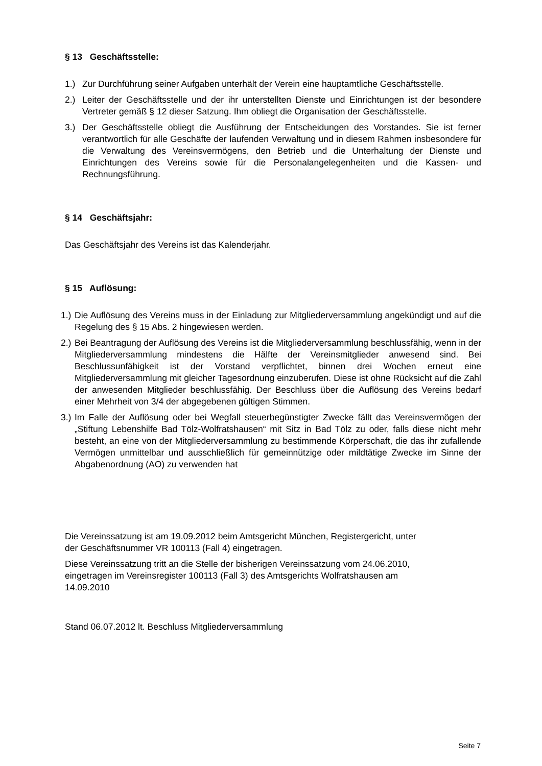§ 13 Geschäftsstelle:
1.) Zur Durchführung seiner Aufgaben unterhält der Verein eine hauptamtliche Geschäftsstelle.
2.) Leiter der Geschäftsstelle und der ihr unterstellten Dienste und Einrichtungen ist der besondere Vertreter gemäß § 12 dieser Satzung. Ihm obliegt die Organisation der Geschäftsstelle.
3.) Der Geschäftsstelle obliegt die Ausführung der Entscheidungen des Vorstandes. Sie ist ferner verantwortlich für alle Geschäfte der laufenden Verwaltung und in diesem Rahmen insbesondere für die Verwaltung des Vereinsvermögens, den Betrieb und die Unterhaltung der Dienste und Einrichtungen des Vereins sowie für die Personalangelegenheiten und die Kassen- und Rechnungsführung.
§ 14 Geschäftsjahr:
Das Geschäftsjahr des Vereins ist das Kalenderjahr.
§ 15 Auflösung:
1.) Die Auflösung des Vereins muss in der Einladung zur Mitgliederversammlung angekündigt und auf die Regelung des § 15 Abs. 2 hingewiesen werden.
2.) Bei Beantragung der Auflösung des Vereins ist die Mitgliederversammlung beschlussfähig, wenn in der Mitgliederversammlung mindestens die Hälfte der Vereinsmitglieder anwesend sind. Bei Beschlussunfähigkeit ist der Vorstand verpflichtet, binnen drei Wochen erneut eine Mitgliederversammlung mit gleicher Tagesordnung einzuberufen. Diese ist ohne Rücksicht auf die Zahl der anwesenden Mitglieder beschlussfähig. Der Beschluss über die Auflösung des Vereins bedarf einer Mehrheit von 3/4 der abgegebenen gültigen Stimmen.
3.) Im Falle der Auflösung oder bei Wegfall steuerbegünstigter Zwecke fällt das Vereinsvermögen der „Stiftung Lebenshilfe Bad Tölz-Wolfratshausen“ mit Sitz in Bad Tölz zu oder, falls diese nicht mehr besteht, an eine von der Mitgliederversammlung zu bestimmende Körperschaft, die das ihr zufallende Vermögen unmittelbar und ausschließlich für gemeinnützige oder mildtätige Zwecke im Sinne der Abgabenordnung (AO) zu verwenden hat
Die Vereinssatzung ist am 19.09.2012 beim Amtsgericht München, Registergericht, unter
der Geschäftsnummer VR 100113 (Fall 4) eingetragen.
Diese Vereinssatzung tritt an die Stelle der bisherigen Vereinssatzung vom 24.06.2010,
eingetragen im Vereinsregister 100113 (Fall 3) des Amtsgerichts Wolfratshausen am
14.09.2010
Stand 06.07.2012 lt. Beschluss Mitgliederversammlung
Seite 7